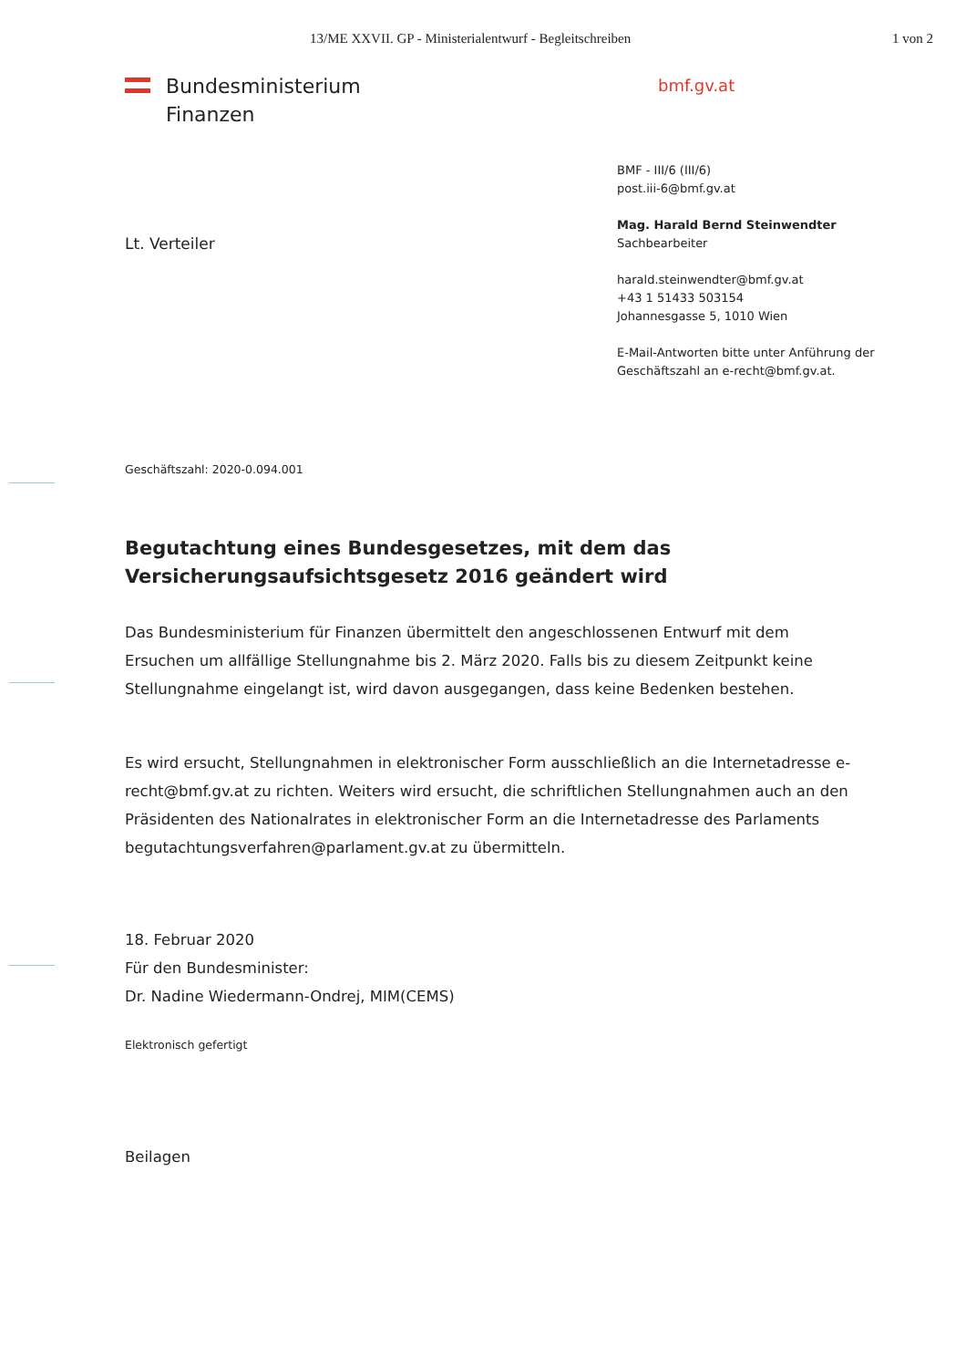13/ME XXVII. GP - Ministerialentwurf - Begleitschreiben 1 von 2
Bundesministerium
Finanzen
bmf.gv.at
Lt. Verteiler
BMF - III/6 (III/6)
post.iii-6@bmf.gv.at
Mag. Harald Bernd Steinwendter
Sachbearbeiter
harald.steinwendter@bmf.gv.at
+43 1 51433 503154
Johannesgasse 5, 1010 Wien
E-Mail-Antworten bitte unter Anführung der
Geschäftszahl an e-recht@bmf.gv.at.
Geschäftszahl: 2020-0.094.001
Begutachtung eines Bundesgesetzes, mit dem das Versicherungsaufsichtsgesetz 2016 geändert wird
Das Bundesministerium für Finanzen übermittelt den angeschlossenen Entwurf mit dem Ersuchen um allfällige Stellungnahme bis 2. März 2020. Falls bis zu diesem Zeitpunkt keine Stellungnahme eingelangt ist, wird davon ausgegangen, dass keine Bedenken bestehen.
Es wird ersucht, Stellungnahmen in elektronischer Form ausschließlich an die Internetadresse e-recht@bmf.gv.at zu richten. Weiters wird ersucht, die schriftlichen Stellungnahmen auch an den Präsidenten des Nationalrates in elektronischer Form an die Internetadresse des Parlaments begutachtungsverfahren@parlament.gv.at zu übermitteln.
18. Februar 2020
Für den Bundesminister:
Dr. Nadine Wiedermann-Ondrej, MIM(CEMS)
Elektronisch gefertigt
Beilagen